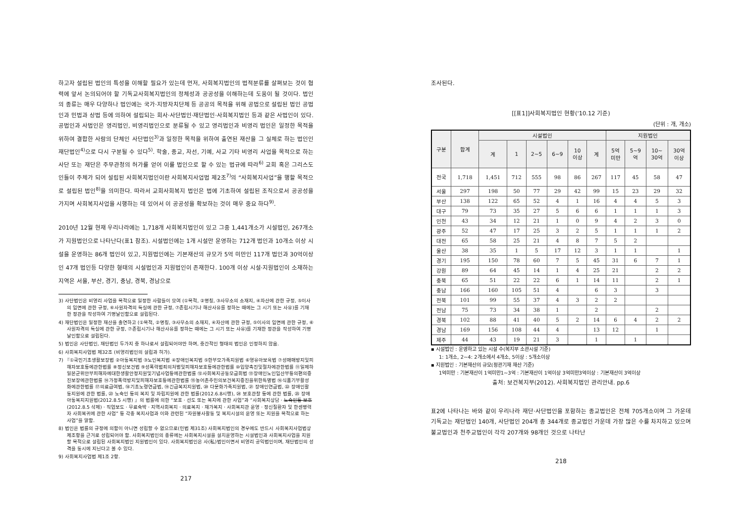하고자 설립된 법인의 특성을 이해할 필요가 있는데 먼저, 사회복지법인의 법적분류를 살펴보는 것이 협력에 앞서 논의되어야 할 기독교사회복지법인의 정체성과 공공성을 이해하는데 도움이 될 것이다. 법인의 종류는 매우 다양하나 법인에는 국가·지방자치단체 등 공공의 목적을 위해 공법으로 설립된 법인 공법인과 민법과 상법 등에 의하여 설립되는 회사·사단법인·재단법인·사회복지법인 등과 같은 사법인이 있다. 공법인과 사법인은 영리법인, 비영리법인으로 분류될 수 있고 영리법인과 비영리 법인은 일정한 목적을 위하여 결합한 사람의 단체인 사단법인<sup>3)</sup>과 일정한 목적을 위하여 출연된 재산을 그 실체로 하는 법인인 재단법인<sup>4)</sup>으로 다시 구분될 수 있다<sup>5)</sup>. 학술, 종교, 자선, 기예, 사교 기타 비영리 사업을 목적으로 하는 사단 또는 재단은 주무관청의 허가를 얻어 이를 법인으로 할 수 있는 법규에 따라<sup>6)</sup> 교회 혹은 그리스도인들이 주체가 되어 설립된 사회복지법인이란 사회복지사업법 제2조<sup>7)</sup>의 “사회복지사업”을 행할 목적으로 설립된 법인<sup>8)</sup>을 의미한다. 따라서 교회사회복지 법인은 법에 기초하여 설립된 조직으로서 공공성을 가지며 사회복지사업을 시행하는 데 있어서 이 공공성을 확보하는 것이 매우 중요 하다<sup>9)</sup>.
2010년 12월 현재 우리나라에는 1,718개 사회복지법인이 있고 그중 1,441개소가 시설법인, 267개소가 지원법인으로 나타난다(표1 참조). 시설법인에는 1개 시설만 운영하는 712개 법인과 10개소 이상 시설을 운영하는 86개 법인이 있고, 지원법인에는 기본재산의 규모가 5억 미만인 117개 법인과 30억이상인 47개 법인등 다양한 형태의 시설법인과 지원법인이 존재한다. 100개 이상 시설·지원법인이 소재하는 지역은 서울, 부산, 경기, 충남, 경북, 경남으로
3) 사단법인은 비영리 사업을 목적으로 일정한 사람들이 모여 (①목적, ②명칭, ③사무소의 소재지, ④자산에 관한 규정, ⑤이사의 임면에 관한 규정, ⑥사원자격의 득실에 관한 규정, ⑦존립시기나 해산사유를 정하는 때에는 그 시기 또는 사유)를 기재한 정관을 작성하여 기명날인함으로 설립된다.
4) 재단법인은 일정한 재산을 출연하고 (①목적, ②명칭, ③사무소의 소재지, ④자산에 관한 규정, ⑤이사의 임면에 관한 규정, ⑥사원자격의 득실에 관한 규정, ⑦존립시기나 해산사유를 정하는 때에는 그 시기 또는 사유)를 기재한 정관을 작성하여 기명날인함으로 설립된다.
5) 법인은 사단법인, 재단법인 두가지 중 하나로서 설립되어야만 하며, 중간적인 형태의 법인은 인정하지 않음.
6) 사회복지사업법 제32조 (비영리법인의 설립과 허가).
7) 『①국민기초생활보장법 ②아동복지법 ③노인복지법 ④장애인복지법 ⑤한부모가족지원법 ⑥영유아보육법 ⑦성매매방지및피해자보호등에관한법률 ⑧정신보건법 ⑨성폭력범죄의처벌및피해자보호등에관한법률 ⑩입양촉진및절차에관한법률 ⑪일제하일본군위안부피해자에대한생활안정지원및기념사업등에관한법률 ⑫사회복지공동모금회법 ⑬장애인노인임산부등의편의증진보장에관한법률 ⑭가정폭력방지및피해자보호등에관한법률 ⑮농어촌주민의보건복지증진을위한특별법 ⑯식품기부활성화에관한법률 ⑰의료급여법, ⑱기초노령연금법, ⑲긴급복지지원법, ⑳ 다문화가족지원법, ㉑ 장애인연금법, ㉒ 장애인활동지원에 관한 법률, ㉓ 노숙인 등의 복지 및 자립지원에 관한 법률(2012.6.8시행), ㉔ 보호관찰 등에 관한 법률, ㉕ 장애아동복지지원법(2012.8.5 시행) 』의 법률에 의한 “보호 · 선도 또는 복지에 관한 사업”과 “사회복지상담 · 노숙인등 보호(2012.8.5 삭제) · 직업보도 · 무료숙박 · 지역사회복지 · 의료복지 · 재가복지 · 사회복지관 운영 · 정신질환자 및 한센병력자 사회복귀에 관한 사업” 등 각종 복지사업과 이와 관련된 “자원봉사활동 및 복지시설의 운영 또는 지원을 목적으로 하는 사업”을 말함.
8) 법인은 법률의 규정에 의함이 아니면 성립할 수 없으므로(민법 제31조) 사회복지법인의 경우에도 반드시 사회복지사업법상 제조항을 근거로 성립되어야 함. 사회복지법인의 종류에는 사회복지시설을 설치운영하는 시설법인과 사회복지사업을 지원할 목적으로 설립된 사회복지법인 지원법인이 있다. 사회복지법인은 사(私)법인이면서 비영리 공익법인이며, 재단법인의 성격을 동시에 지닌다고 볼 수 있다.
9) 사회복지사업법 제1조 2항.
217
조사된다.
[[표1]]사회복지법인 현황('10.12 기준)
(단위 : 개, 개소)
| 구분 | 합계 | 시설법인 | | | | | | 지원법인 | | | |
| --- | --- | --- | --- | --- | --- | --- | --- | --- | --- | --- | --- |
| | | 계 | 1 | 2~5 | 6~9 | 10 이상 | 계 | 5억 미만 | 5~9 억 | 10~ 30억 | 30억 이상 |
| 전국 | 1,718 | 1,451 | 712 | 555 | 98 | 86 | 267 | 117 | 45 | 58 | 47 |
| 서울 | 297 | 198 | 50 | 77 | 29 | 42 | 99 | 15 | 23 | 29 | 32 |
| 부산 | 138 | 122 | 65 | 52 | 4 | 1 | 16 | 4 | 4 | 5 | 3 |
| 대구 | 79 | 73 | 35 | 27 | 5 | 6 | 6 | 1 | 1 | 1 | 3 |
| 인천 | 43 | 34 | 12 | 21 | 1 | 0 | 9 | 4 | 2 | 3 | 0 |
| 광주 | 52 | 47 | 17 | 25 | 3 | 2 | 5 | 1 | 1 | 1 | 2 |
| 대전 | 65 | 58 | 25 | 21 | 4 | 8 | 7 | 5 | 2 | | |
| 울산 | 38 | 35 | 1 | 5 | 17 | 12 | 3 | 1 | 1 | | 1 |
| 경기 | 195 | 150 | 78 | 60 | 7 | 5 | 45 | 31 | 6 | 7 | 1 |
| 강원 | 89 | 64 | 45 | 14 | 1 | 4 | 25 | 21 | | 2 | 2 |
| 충북 | 65 | 51 | 22 | 22 | 6 | 1 | 14 | 11 | | 2 | 1 |
| 충남 | 166 | 160 | 105 | 51 | 4 | | 6 | 3 | | 3 | |
| 전북 | 101 | 99 | 55 | 37 | 4 | 3 | 2 | 2 | | | |
| 전남 | 75 | 73 | 34 | 38 | 1 | | 2 | | | 2 | |
| 경북 | 102 | 88 | 41 | 40 | 5 | 2 | 14 | 6 | 4 | 2 | 2 |
| 경남 | 169 | 156 | 108 | 44 | 4 | | 13 | 12 | | 1 | |
| 제주 | 44 | 43 | 19 | 21 | 3 | | 1 | | 1 | | |
▪ 시설법인 : 운영하고 있는 시설 수(복지부 소관시설 기준)
1: 1개소, 2~4: 2개소에서 4개소, 5이상 : 5개소이상
▪ 지원법인 : 기본재산의 규모(정관기재 재산 기준)
1억미만 : 기본재산이 1억미만1~3억 : 기본재산이 1억이상 3억미만3억이상 : 기본재산이 3억이상
출처: 보건복지부(2012). 사회복지법인 관리안내. pp.6
표2에 나타나는 바와 같이 우리나라 재단·사단법인을 포함하는 종교법인은 전체 705개소이며 그 가운데 기독교는 재단법인 140개, 사단법인 204개 총 344개로 종교법인 가운데 가장 많은 수를 차지하고 있으며 불교법인과 천주교법인이 각각 207개와 98개인 것으로 나타난
218